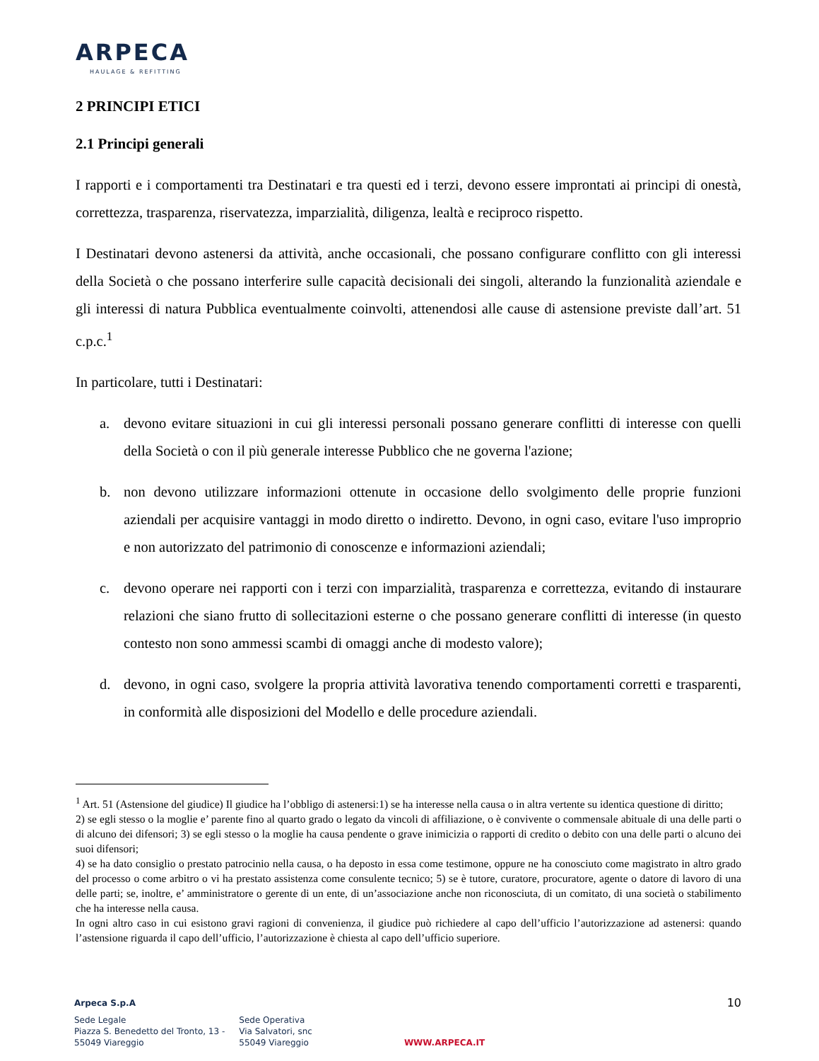ARPECA
HAULAGE & REFITTING
2 PRINCIPI ETICI
2.1 Principi generali
I rapporti e i comportamenti tra Destinatari e tra questi ed i terzi, devono essere improntati ai principi di onestà, correttezza, trasparenza, riservatezza, imparzialità, diligenza, lealtà e reciproco rispetto.
I Destinatari devono astenersi da attività, anche occasionali, che possano configurare conflitto con gli interessi della Società o che possano interferire sulle capacità decisionali dei singoli, alterando la funzionalità aziendale e gli interessi di natura Pubblica eventualmente coinvolti, attenendosi alle cause di astensione previste dall’art. 51 c.p.c.<sup>1</sup>
In particolare, tutti i Destinatari:
a. devono evitare situazioni in cui gli interessi personali possano generare conflitti di interesse con quelli della Società o con il più generale interesse Pubblico che ne governa l'azione;
b. non devono utilizzare informazioni ottenute in occasione dello svolgimento delle proprie funzioni aziendali per acquisire vantaggi in modo diretto o indiretto. Devono, in ogni caso, evitare l'uso improprio e non autorizzato del patrimonio di conoscenze e informazioni aziendali;
c. devono operare nei rapporti con i terzi con imparzialità, trasparenza e correttezza, evitando di instaurare relazioni che siano frutto di sollecitazioni esterne o che possano generare conflitti di interesse (in questo contesto non sono ammessi scambi di omaggi anche di modesto valore);
d. devono, in ogni caso, svolgere la propria attività lavorativa tenendo comportamenti corretti e trasparenti, in conformità alle disposizioni del Modello e delle procedure aziendali.
<sup>1</sup> Art. 51 (Astensione del giudice) Il giudice ha l’obbligo di astenersi:1) se ha interesse nella causa o in altra vertente su identica questione di diritto;
2) se egli stesso o la moglie e’ parente fino al quarto grado o legato da vincoli di affiliazione, o è convivente o commensale abituale di una delle parti o di alcuno dei difensori; 3) se egli stesso o la moglie ha causa pendente o grave inimicizia o rapporti di credito o debito con una delle parti o alcuno dei suoi difensori;
4) se ha dato consiglio o prestato patrocinio nella causa, o ha deposto in essa come testimone, oppure ne ha conosciuto come magistrato in altro grado del processo o come arbitro o vi ha prestato assistenza come consulente tecnico; 5) se è tutore, curatore, procuratore, agente o datore di lavoro di una delle parti; se, inoltre, e’ amministratore o gerente di un ente, di un’associazione anche non riconosciuta, di un comitato, di una società o stabilimento che ha interesse nella causa.
In ogni altro caso in cui esistono gravi ragioni di convenienza, il giudice può richiedere al capo dell’ufficio l’autorizzazione ad astenersi: quando l’astensione riguarda il capo dell’ufficio, l’autorizzazione è chiesta al capo dell’ufficio superiore.
Arpeca S.p.A 10
Sede Legale
Piazza S. Benedetto del Tronto, 13 -
55049 Viareggio
Sede Operativa
Via Salvatori, snc
55049 Viareggio
WWW.ARPECA.IT